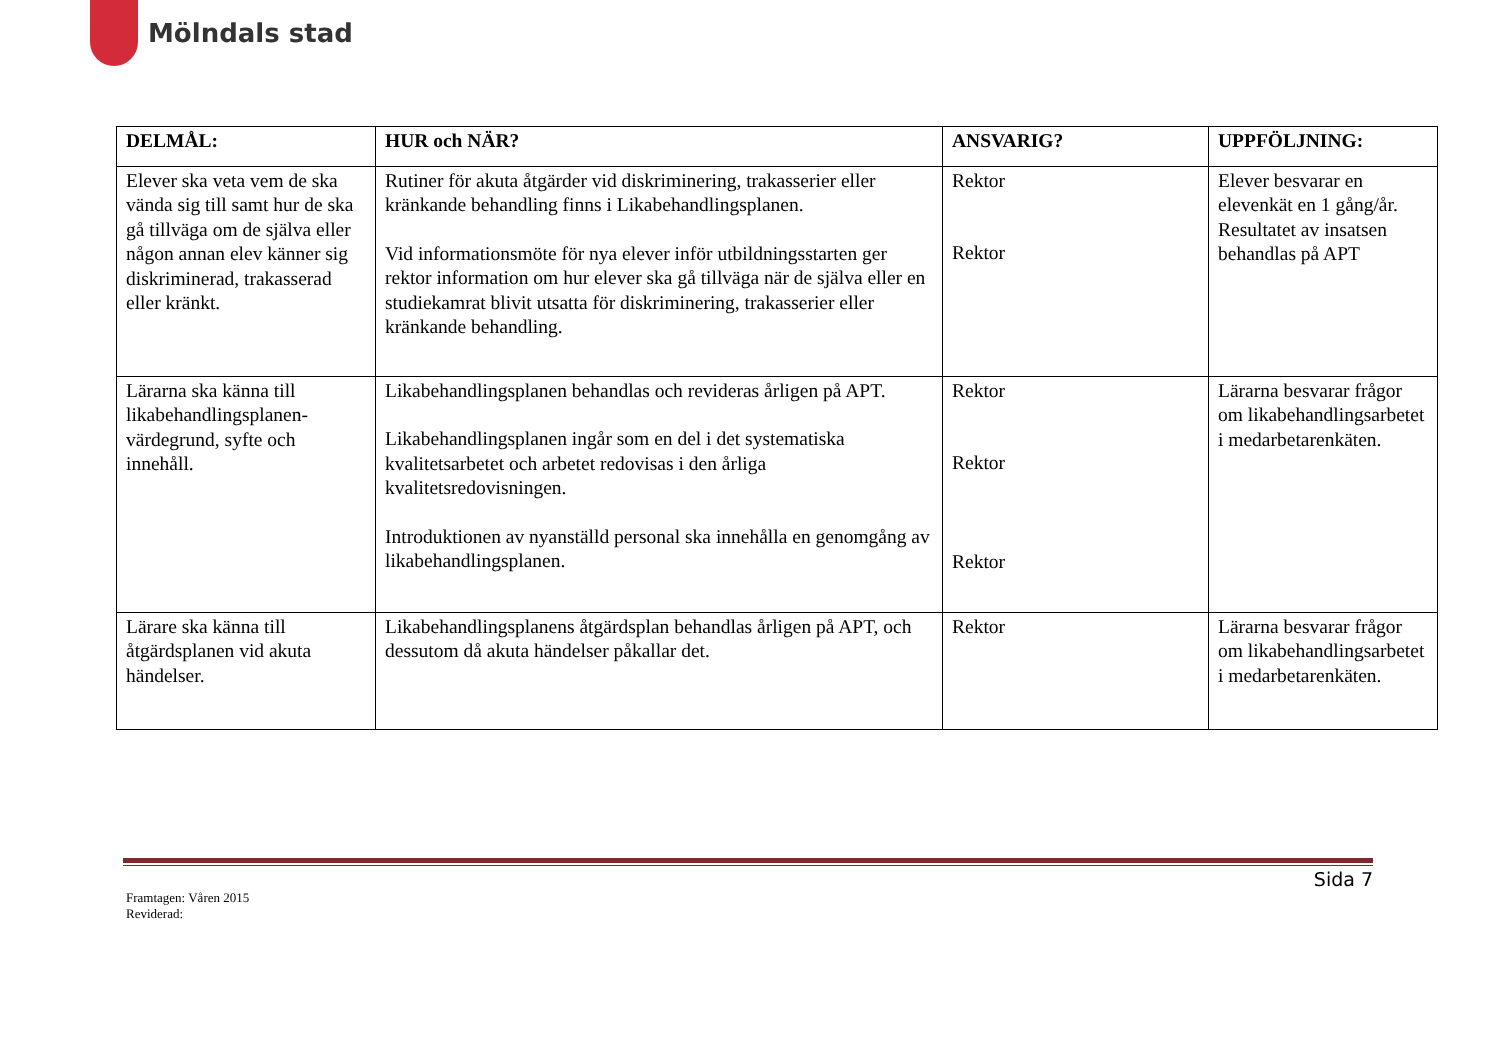Mölndals stad
| DELMÅL: | HUR och NÄR? | ANSVARIG? | UPPFÖLJNING: |
| --- | --- | --- | --- |
| Elever ska veta vem de ska vända sig till samt hur de ska gå tillväga om de själva eller någon annan elev känner sig diskriminerad, trakasserad eller kränkt. | Rutiner för akuta åtgärder vid diskriminering, trakasserier eller kränkande behandling finns i Likabehandlingsplanen. Vid informationsmöte för nya elever inför utbildningsstarten ger rektor information om hur elever ska gå tillväga när de själva eller en studiekamrat blivit utsatta för diskriminering, trakasserier eller kränkande behandling. | Rektor Rektor | Elever besvarar en elevenkät en 1 gång/år. Resultatet av insatsen behandlas på APT |
| Lärarna ska känna till likabehandlingsplanen-värdegrund, syfte och innehåll. | Likabehandlingsplanen behandlas och revideras årligen på APT. Likabehandlingsplanen ingår som en del i det systematiska kvalitetsarbetet och arbetet redovisas i den årliga kvalitetsredovisningen. Introduktionen av nyanställd personal ska innehålla en genomgång av likabehandlingsplanen. | Rektor Rektor Rektor | Lärarna besvarar frågor om likabehandlingsarbetet i medarbetarenkäten. |
| Lärare ska känna till åtgärdsplanen vid akuta händelser. | Likabehandlingsplanens åtgärdsplan behandlas årligen på APT, och dessutom då akuta händelser påkallar det. | Rektor | Lärarna besvarar frågor om likabehandlingsarbetet i medarbetarenkäten. |
Sida 7
Framtagen: Våren 2015
Reviderad: